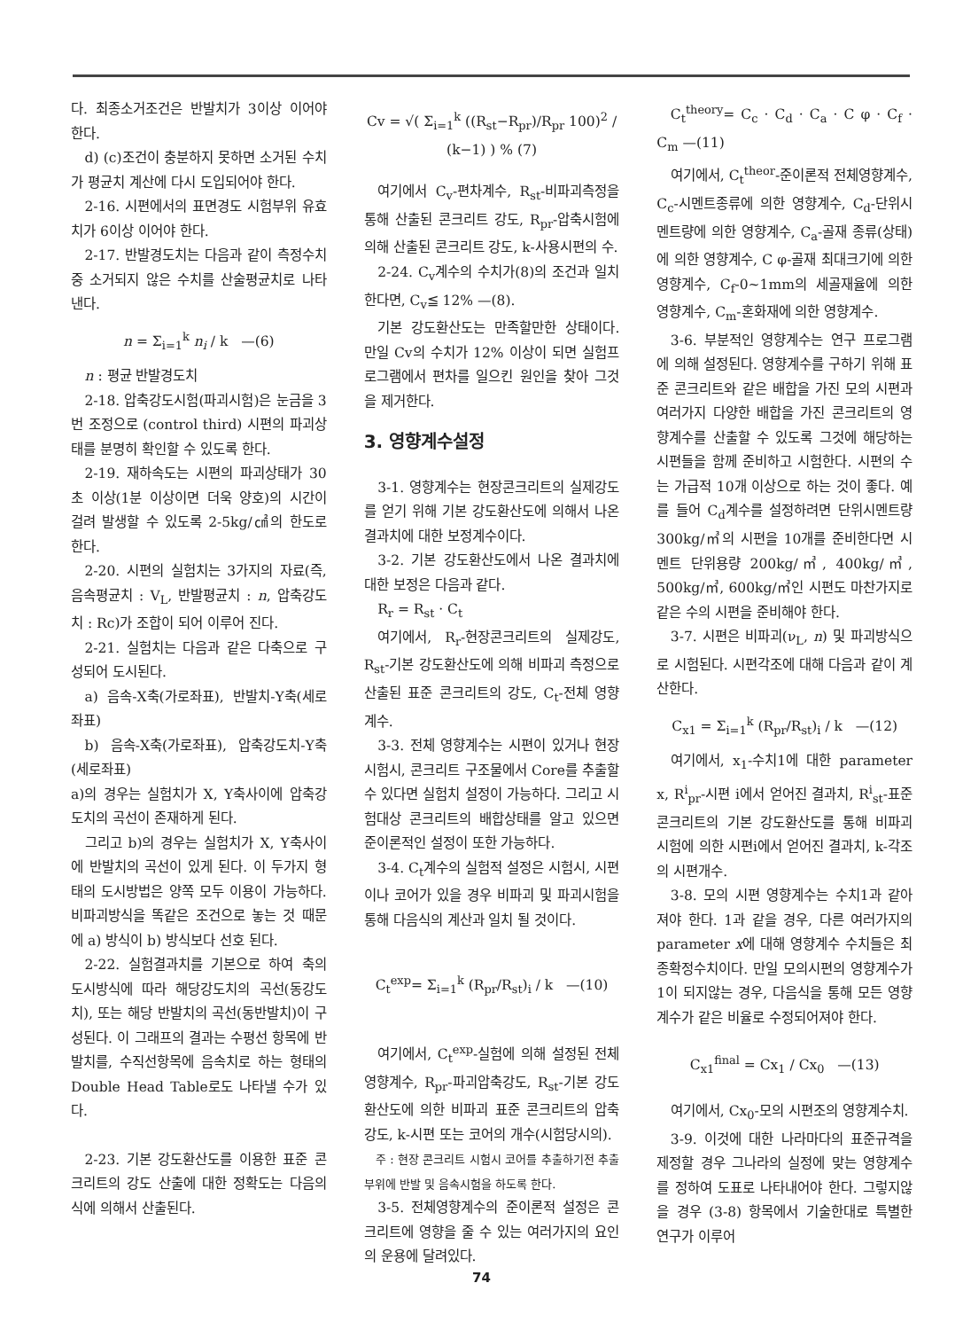다. 최종소거조건은 반발치가 3이상 이어야 한다.
d) (c)조건이 충분하지 못하면 소거된 수치가 평균치 계산에 다시 도입되어야 한다.
2-16. 시편에서의 표면경도 시험부위 유효치가 6이상 이어야 한다.
2-17. 반발경도치는 다음과 같이 측정수치중 소거되지 않은 수치를 산술평균치로 나타낸다.
n = Σ<sub>i=1</sub><sup>k</sup> n<sub>i</sub> / k —(6)
n : 평균 반발경도치
2-18. 압축강도시험(파괴시험)은 눈금을 3번 조정으로 (control third) 시편의 파괴상태를 분명히 확인할 수 있도록 한다.
2-19. 재하속도는 시편의 파괴상태가 30초 이상(1분 이상이면 더욱 양호)의 시간이 걸려 발생할 수 있도록 2-5kg/㎠의 한도로 한다.
2-20. 시편의 실험치는 3가지의 자료(즉, 음속평균치 : V<sub>L</sub>, 반발평균치 : n, 압축강도치 : Rc)가 조합이 되어 이루어 진다.
2-21. 실험치는 다음과 같은 다축으로 구성되어 도시된다.
a) 음속-X축(가로좌표), 반발치-Y축(세로좌표)
b) 음속-X축(가로좌표), 압축강도치-Y축(세로좌표)
a)의 경우는 실험치가 X, Y축사이에 압축강도치의 곡선이 존재하게 된다.
그리고 b)의 경우는 실험치가 X, Y축사이에 반발치의 곡선이 있게 된다. 이 두가지 형태의 도시방법은 양쪽 모두 이용이 가능하다. 비파괴방식을 똑같은 조건으로 놓는 것 때문에 a) 방식이 b) 방식보다 선호 된다.
2-22. 실험결과치를 기본으로 하여 축의 도시방식에 따라 해당강도치의 곡선(동강도치), 또는 해당 반발치의 곡선(동반발치)이 구성된다. 이 그래프의 결과는 수평선 항목에 반발치를, 수직선항목에 음속치로 하는 형태의 Double Head Table로도 나타낼 수가 있다.
2-23. 기본 강도환산도를 이용한 표준 콘크리트의 강도 산출에 대한 정확도는 다음의 식에 의해서 산출된다.
Cv = √( Σ<sub>i=1</sub><sup>k</sup> ((R<sub>st</sub>−R<sub>pr</sub>)/R<sub>pr</sub> 100)<sup>2</sup> / (k−1) ) % (7)
여기에서 C<sub>v</sub>-편차계수, R<sub>st</sub>-비파괴측정을 통해 산출된 콘크리트 강도, R<sub>pr</sub>-압축시험에 의해 산출된 콘크리트 강도, k-사용시편의 수.
2-24. C<sub>v</sub>계수의 수치가(8)의 조건과 일치한다면, C<sub>v</sub>≦ 12% —(8).
기본 강도환산도는 만족할만한 상태이다. 만일 Cv의 수치가 12% 이상이 되면 실험프로그램에서 편차를 일으킨 원인을 찾아 그것을 제거한다.
3. 영향계수설정
3-1. 영향계수는 현장콘크리트의 실제강도를 얻기 위해 기본 강도환산도에 의해서 나온 결과치에 대한 보정계수이다.
3-2. 기본 강도환산도에서 나온 결과치에 대한 보정은 다음과 같다.
R<sub>r</sub> = R<sub>st</sub> · C<sub>t</sub>
여기에서, R<sub>r</sub>-현장콘크리트의 실제강도, R<sub>st</sub>-기본 강도환산도에 의해 비파괴 측정으로 산출된 표준 콘크리트의 강도, C<sub>t</sub>-전체 영향계수.
3-3. 전체 영향계수는 시편이 있거나 현장 시험시, 콘크리트 구조물에서 Core를 추출할 수 있다면 실험치 설정이 가능하다. 그리고 시험대상 콘크리트의 배합상태를 알고 있으면 준이론적인 설정이 또한 가능하다.
3-4. C<sub>t</sub>계수의 실험적 설정은 시험시, 시편이나 코어가 있을 경우 비파괴 및 파괴시험을 통해 다음식의 계산과 일치 될 것이다.
C<sub>t</sub><sup>exp</sup>= Σ<sub>i=1</sub><sup>k</sup> (R<sub>pr</sub>/R<sub>st</sub>)<sub>i</sub> / k —(10)
여기에서, C<sub>t</sub><sup>exp</sup>-실험에 의해 설정된 전체 영향계수, R<sub>pr</sub>-파괴압축강도, R<sub>st</sub>-기본 강도환산도에 의한 비파괴 표준 콘크리트의 압축강도, k-시편 또는 코어의 개수(시험당시의).
주 : 현장 콘크리트 시험시 코어를 추출하기전 추출부위에 반발 및 음속시험을 하도록 한다.
3-5. 전체영향계수의 준이론적 설정은 콘크리트에 영향을 줄 수 있는 여러가지의 요인의 운용에 달려있다.
C<sub>t</sub><sup>theory</sup>= C<sub>c</sub> · C<sub>d</sub> · C<sub>a</sub> · C φ · C<sub>f</sub> · C<sub>m</sub> —(11)
여기에서, C<sub>t</sub><sup>theor</sup>-준이론적 전체영향계수, C<sub>c</sub>-시멘트종류에 의한 영향계수, C<sub>d</sub>-단위시멘트량에 의한 영향계수, C<sub>a</sub>-골재 종류(상태)에 의한 영향계수, C φ-골재 최대크기에 의한 영향계수, C<sub>f</sub>-0~1mm의 세골재율에 의한 영향계수, C<sub>m</sub>-혼화재에 의한 영향계수.
3-6. 부분적인 영향계수는 연구 프로그램에 의해 설정된다. 영향계수를 구하기 위해 표준 콘크리트와 같은 배합을 가진 모의 시편과 여러가지 다양한 배합을 가진 콘크리트의 영향계수를 산출할 수 있도록 그것에 해당하는 시편들을 함께 준비하고 시험한다. 시편의 수는 가급적 10개 이상으로 하는 것이 좋다. 예를 들어 C<sub>d</sub>계수를 설정하려면 단위시멘트량 300kg/㎥의 시편을 10개를 준비한다면 시멘트 단위용량 200kg/㎥, 400kg/㎥, 500kg/㎥, 600kg/㎥인 시편도 마찬가지로 같은 수의 시편을 준비해야 한다.
3-7. 시편은 비파괴(ν<sub>L</sub>, n) 및 파괴방식으로 시험된다. 시편각조에 대해 다음과 같이 계산한다.
C<sub>x1</sub> = Σ<sub>i=1</sub><sup>k</sup> (R<sub>pr</sub>/R<sub>st</sub>)<sub>i</sub> / k —(12)
여기에서, x<sub>1</sub>-수치1에 대한 parameter x, R<sup>i</sup><sub>pr</sub>-시편 i에서 얻어진 결과치, R<sup>i</sup><sub>st</sub>-표준 콘크리트의 기본 강도환산도를 통해 비파괴 시험에 의한 시편i에서 얻어진 결과치, k-각조의 시편개수.
3-8. 모의 시편 영향계수는 수치1과 같아져야 한다. 1과 같을 경우, 다른 여러가지의 parameter x에 대해 영향계수 수치들은 최종확정수치이다. 만일 모의시편의 영향계수가 1이 되지않는 경우, 다음식을 통해 모든 영향계수가 같은 비율로 수정되어져야 한다.
C<sub>x1</sub><sup>final</sup> = Cx<sub>1</sub> / Cx<sub>0</sub> —(13)
여기에서, Cx<sub>0</sub>-모의 시편조의 영향계수치.
3-9. 이것에 대한 나라마다의 표준규격을 제정할 경우 그나라의 실정에 맞는 영향계수를 정하여 도표로 나타내어야 한다. 그렇지않을 경우 (3-8) 항목에서 기술한대로 특별한 연구가 이루어
74